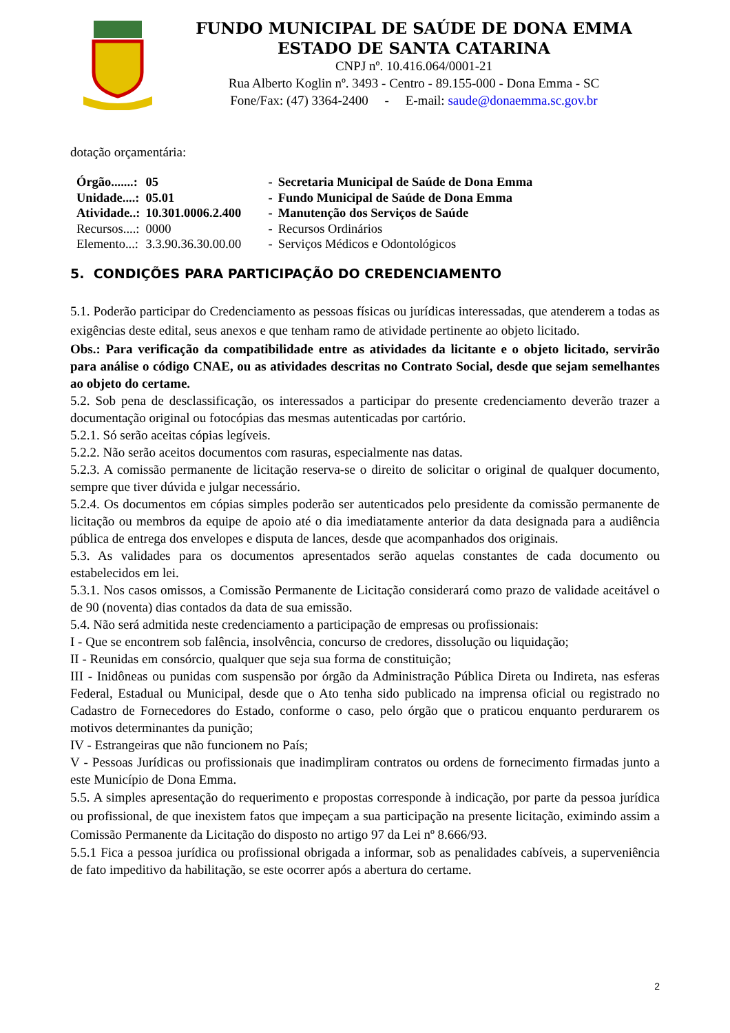FUNDO MUNICIPAL DE SAÚDE DE DONA EMMA
ESTADO DE SANTA CATARINA
CNPJ nº. 10.416.064/0001-21
Rua Alberto Koglin nº. 3493 - Centro - 89.155-000 - Dona Emma - SC
Fone/Fax: (47) 3364-2400 - E-mail: saude@donaemma.sc.gov.br
dotação orçamentária:
| Órgão.......: | 05 | - | Secretaria Municipal de Saúde de Dona Emma |
| Unidade....: | 05.01 | - | Fundo Municipal de Saúde de Dona Emma |
| Atividade..: | 10.301.0006.2.400 | - | Manutenção dos Serviços de Saúde |
| Recursos....: | 0000 | - | Recursos Ordinários |
| Elemento...: | 3.3.90.36.30.00.00 | - | Serviços Médicos e Odontológicos |
5. CONDIÇÕES PARA PARTICIPAÇÃO DO CREDENCIAMENTO
5.1. Poderão participar do Credenciamento as pessoas físicas ou jurídicas interessadas, que atenderem a todas as exigências deste edital, seus anexos e que tenham ramo de atividade pertinente ao objeto licitado.
Obs.: Para verificação da compatibilidade entre as atividades da licitante e o objeto licitado, servirão para análise o código CNAE, ou as atividades descritas no Contrato Social, desde que sejam semelhantes ao objeto do certame.
5.2. Sob pena de desclassificação, os interessados a participar do presente credenciamento deverão trazer a documentação original ou fotocópias das mesmas autenticadas por cartório.
5.2.1. Só serão aceitas cópias legíveis.
5.2.2. Não serão aceitos documentos com rasuras, especialmente nas datas.
5.2.3. A comissão permanente de licitação reserva-se o direito de solicitar o original de qualquer documento, sempre que tiver dúvida e julgar necessário.
5.2.4. Os documentos em cópias simples poderão ser autenticados pelo presidente da comissão permanente de licitação ou membros da equipe de apoio até o dia imediatamente anterior da data designada para a audiência pública de entrega dos envelopes e disputa de lances, desde que acompanhados dos originais.
5.3. As validades para os documentos apresentados serão aquelas constantes de cada documento ou estabelecidos em lei.
5.3.1. Nos casos omissos, a Comissão Permanente de Licitação considerará como prazo de validade aceitável o de 90 (noventa) dias contados da data de sua emissão.
5.4. Não será admitida neste credenciamento a participação de empresas ou profissionais:
I - Que se encontrem sob falência, insolvência, concurso de credores, dissolução ou liquidação;
II - Reunidas em consórcio, qualquer que seja sua forma de constituição;
III - Inidôneas ou punidas com suspensão por órgão da Administração Pública Direta ou Indireta, nas esferas Federal, Estadual ou Municipal, desde que o Ato tenha sido publicado na imprensa oficial ou registrado no Cadastro de Fornecedores do Estado, conforme o caso, pelo órgão que o praticou enquanto perdurarem os motivos determinantes da punição;
IV - Estrangeiras que não funcionem no País;
V - Pessoas Jurídicas ou profissionais que inadimpliram contratos ou ordens de fornecimento firmadas junto a este Município de Dona Emma.
5.5. A simples apresentação do requerimento e propostas corresponde à indicação, por parte da pessoa jurídica ou profissional, de que inexistem fatos que impeçam a sua participação na presente licitação, eximindo assim a Comissão Permanente da Licitação do disposto no artigo 97 da Lei nº 8.666/93.
5.5.1 Fica a pessoa jurídica ou profissional obrigada a informar, sob as penalidades cabíveis, a superveniência de fato impeditivo da habilitação, se este ocorrer após a abertura do certame.
2